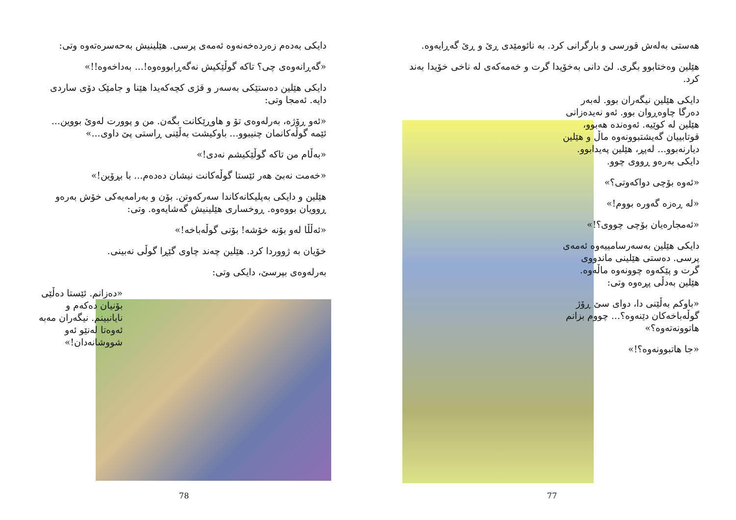دایکی بەدەم زەردەخەنەوە ئەمەی پرسی. هێلینیش بەحەسرەتەوە وتی:
«گەڕانەوەی چی؟ تاکە گوڵێکیش نەگەڕابووەوە!... بەداخەوە!!»
دایکی هێلین دەستێکی بەسەر و قژی کچەکەیدا هێنا و جامێک دۆی ساردی دایە. ئەمجا وتی:
«ئەو ڕۆژە، بەرلەوەی تۆ و هاوڕێکانت بگەن. من و پوورت لەوێ بووین... ئێمە گوڵەکانمان چنیبوو... باوکیشت بەڵێنی ڕاستی پێ داوی...»
«بەڵام من تاکە گوڵێکیشم نەدی!»
«خەمت نەبێ هەر ئێستا گوڵەکانت نیشان دەدەم... با بڕۆین!»
هێلین و دایکی بەپلیکانەکاندا سەرکەوتن. بۆن و بەرامەیەکی خۆش بەرەو ڕوویان بووەوە. ڕوخساری هێلینیش گەشایەوە. وتی:
«ئەڵڵا لەو بۆنە خۆشە! بۆنی گوڵەباخە!»
خۆیان بە ژووردا کرد. هێلین چەند چاوی گێڕا گوڵی نەبینی.
بەرلەوەی بپرسێ، دایکی وتی:
«دەزانم. ئێستا دەڵێی بۆنیان دەکەم و نایانبینم. نیگەران مەبە ئەوەتا لەنێو ئەو شووشانەدان!»
78
هەستی بەلەش قورسی و بارگرانی کرد. بە نائومێدی ڕێ و ڕێ گەڕایەوە.
هێلین وەختابوو بگری. لێ دانی بەخۆیدا گرت و خەمەکەی لە ناخی خۆیدا بەند کرد.
دایکی هێلین نیگەران بوو. لەبەر دەرگا چاوەڕوان بوو. ئەو نەیدەزانی هێلین لە کوێیە. ئەوەندە هەبوو، قوتابییان گەیشتبوونەوە ماڵ و هێلین دیارنەبوو... لەپڕ، هێلین پەیدابوو. دایکی بەرەو ڕووی چوو.
«ئەوە بۆچی دواکەوتی؟»
«لە ڕەزە گەورە بووم!»
«ئەمجارەیان بۆچی چووی؟!»
دایکی هێلین بەسەرسامییەوە ئەمەی پرسی. دەستی هێلینی ماندووی گرت و پێکەوە چوونەوە ماڵەوە. هێلین بەدڵی پڕەوە وتی:
«باوکم بەڵێنی دا، دوای سێ ڕۆژ گوڵەباخەکان دێنەوە؟... چووم بزانم هاتوونەتەوە؟»
«جا هاتبوونەوە؟!»
77